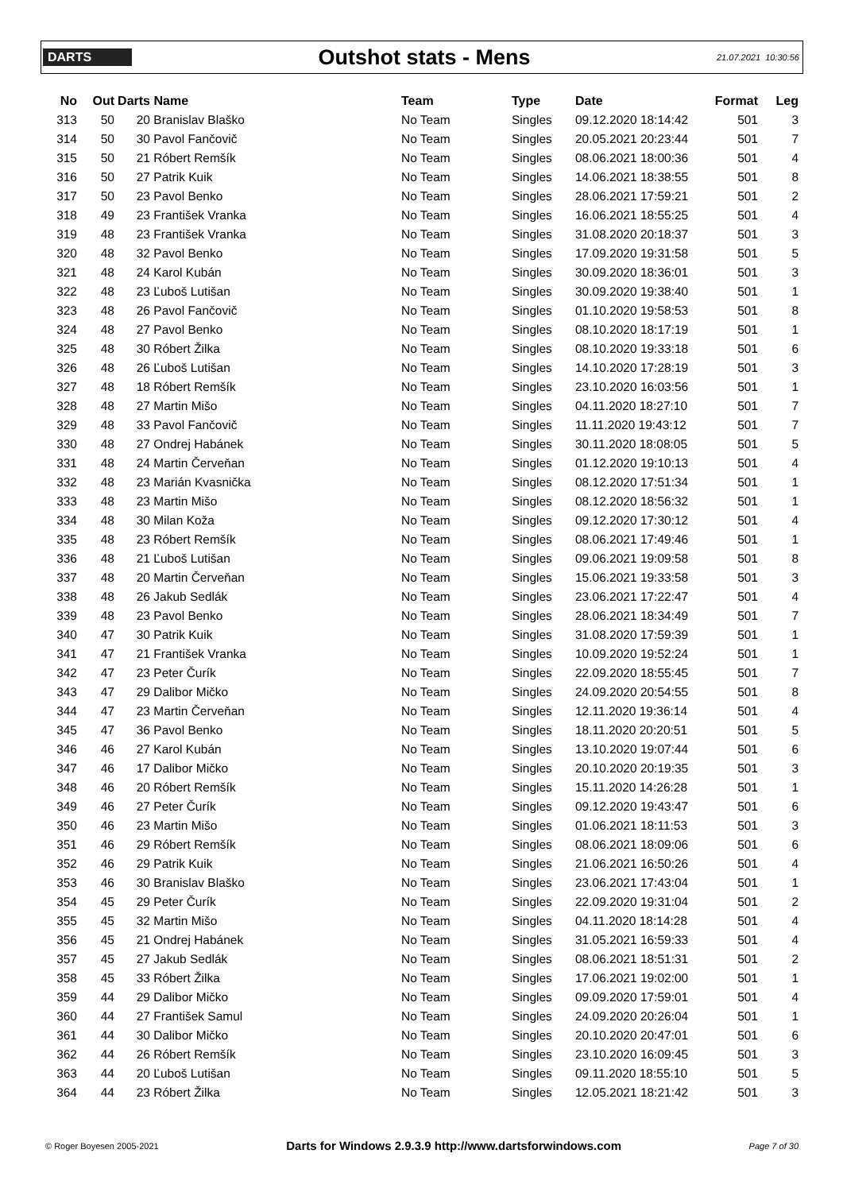DARTS
Outshot stats - Mens
21.07.2021 10:30:56
| No | Out | Darts | Name | Team | Type | Date | Format | Leg |
| --- | --- | --- | --- | --- | --- | --- | --- | --- |
| 313 | 50 | 20 | Branislav Blaško | No Team | Singles | 09.12.2020 18:14:42 | 501 | 3 |
| 314 | 50 | 30 | Pavol Fančovič | No Team | Singles | 20.05.2021 20:23:44 | 501 | 7 |
| 315 | 50 | 21 | Róbert Remšík | No Team | Singles | 08.06.2021 18:00:36 | 501 | 4 |
| 316 | 50 | 27 | Patrik Kuik | No Team | Singles | 14.06.2021 18:38:55 | 501 | 8 |
| 317 | 50 | 23 | Pavol Benko | No Team | Singles | 28.06.2021 17:59:21 | 501 | 2 |
| 318 | 49 | 23 | František Vranka | No Team | Singles | 16.06.2021 18:55:25 | 501 | 4 |
| 319 | 48 | 23 | František Vranka | No Team | Singles | 31.08.2020 20:18:37 | 501 | 3 |
| 320 | 48 | 32 | Pavol Benko | No Team | Singles | 17.09.2020 19:31:58 | 501 | 5 |
| 321 | 48 | 24 | Karol Kubán | No Team | Singles | 30.09.2020 18:36:01 | 501 | 3 |
| 322 | 48 | 23 | Ľuboš Lutišan | No Team | Singles | 30.09.2020 19:38:40 | 501 | 1 |
| 323 | 48 | 26 | Pavol Fančovič | No Team | Singles | 01.10.2020 19:58:53 | 501 | 8 |
| 324 | 48 | 27 | Pavol Benko | No Team | Singles | 08.10.2020 18:17:19 | 501 | 1 |
| 325 | 48 | 30 | Róbert Žilka | No Team | Singles | 08.10.2020 19:33:18 | 501 | 6 |
| 326 | 48 | 26 | Ľuboš Lutišan | No Team | Singles | 14.10.2020 17:28:19 | 501 | 3 |
| 327 | 48 | 18 | Róbert Remšík | No Team | Singles | 23.10.2020 16:03:56 | 501 | 1 |
| 328 | 48 | 27 | Martin Mišo | No Team | Singles | 04.11.2020 18:27:10 | 501 | 7 |
| 329 | 48 | 33 | Pavol Fančovič | No Team | Singles | 11.11.2020 19:43:12 | 501 | 7 |
| 330 | 48 | 27 | Ondrej Habánek | No Team | Singles | 30.11.2020 18:08:05 | 501 | 5 |
| 331 | 48 | 24 | Martin Červeňan | No Team | Singles | 01.12.2020 19:10:13 | 501 | 4 |
| 332 | 48 | 23 | Marián Kvasnička | No Team | Singles | 08.12.2020 17:51:34 | 501 | 1 |
| 333 | 48 | 23 | Martin Mišo | No Team | Singles | 08.12.2020 18:56:32 | 501 | 1 |
| 334 | 48 | 30 | Milan Koža | No Team | Singles | 09.12.2020 17:30:12 | 501 | 4 |
| 335 | 48 | 23 | Róbert Remšík | No Team | Singles | 08.06.2021 17:49:46 | 501 | 1 |
| 336 | 48 | 21 | Ľuboš Lutišan | No Team | Singles | 09.06.2021 19:09:58 | 501 | 8 |
| 337 | 48 | 20 | Martin Červeňan | No Team | Singles | 15.06.2021 19:33:58 | 501 | 3 |
| 338 | 48 | 26 | Jakub Sedlák | No Team | Singles | 23.06.2021 17:22:47 | 501 | 4 |
| 339 | 48 | 23 | Pavol Benko | No Team | Singles | 28.06.2021 18:34:49 | 501 | 7 |
| 340 | 47 | 30 | Patrik Kuik | No Team | Singles | 31.08.2020 17:59:39 | 501 | 1 |
| 341 | 47 | 21 | František Vranka | No Team | Singles | 10.09.2020 19:52:24 | 501 | 1 |
| 342 | 47 | 23 | Peter Čurík | No Team | Singles | 22.09.2020 18:55:45 | 501 | 7 |
| 343 | 47 | 29 | Dalibor Mičko | No Team | Singles | 24.09.2020 20:54:55 | 501 | 8 |
| 344 | 47 | 23 | Martin Červeňan | No Team | Singles | 12.11.2020 19:36:14 | 501 | 4 |
| 345 | 47 | 36 | Pavol Benko | No Team | Singles | 18.11.2020 20:20:51 | 501 | 5 |
| 346 | 46 | 27 | Karol Kubán | No Team | Singles | 13.10.2020 19:07:44 | 501 | 6 |
| 347 | 46 | 17 | Dalibor Mičko | No Team | Singles | 20.10.2020 20:19:35 | 501 | 3 |
| 348 | 46 | 20 | Róbert Remšík | No Team | Singles | 15.11.2020 14:26:28 | 501 | 1 |
| 349 | 46 | 27 | Peter Čurík | No Team | Singles | 09.12.2020 19:43:47 | 501 | 6 |
| 350 | 46 | 23 | Martin Mišo | No Team | Singles | 01.06.2021 18:11:53 | 501 | 3 |
| 351 | 46 | 29 | Róbert Remšík | No Team | Singles | 08.06.2021 18:09:06 | 501 | 6 |
| 352 | 46 | 29 | Patrik Kuik | No Team | Singles | 21.06.2021 16:50:26 | 501 | 4 |
| 353 | 46 | 30 | Branislav Blaško | No Team | Singles | 23.06.2021 17:43:04 | 501 | 1 |
| 354 | 45 | 29 | Peter Čurík | No Team | Singles | 22.09.2020 19:31:04 | 501 | 2 |
| 355 | 45 | 32 | Martin Mišo | No Team | Singles | 04.11.2020 18:14:28 | 501 | 4 |
| 356 | 45 | 21 | Ondrej Habánek | No Team | Singles | 31.05.2021 16:59:33 | 501 | 4 |
| 357 | 45 | 27 | Jakub Sedlák | No Team | Singles | 08.06.2021 18:51:31 | 501 | 2 |
| 358 | 45 | 33 | Róbert Žilka | No Team | Singles | 17.06.2021 19:02:00 | 501 | 1 |
| 359 | 44 | 29 | Dalibor Mičko | No Team | Singles | 09.09.2020 17:59:01 | 501 | 4 |
| 360 | 44 | 27 | František Samul | No Team | Singles | 24.09.2020 20:26:04 | 501 | 1 |
| 361 | 44 | 30 | Dalibor Mičko | No Team | Singles | 20.10.2020 20:47:01 | 501 | 6 |
| 362 | 44 | 26 | Róbert Remšík | No Team | Singles | 23.10.2020 16:09:45 | 501 | 3 |
| 363 | 44 | 20 | Ľuboš Lutišan | No Team | Singles | 09.11.2020 18:55:10 | 501 | 5 |
| 364 | 44 | 23 | Róbert Žilka | No Team | Singles | 12.05.2021 18:21:42 | 501 | 3 |
© Roger Boyesen 2005-2021 Darts for Windows 2.9.3.9 http://www.dartsforwindows.com Page 7 of 30